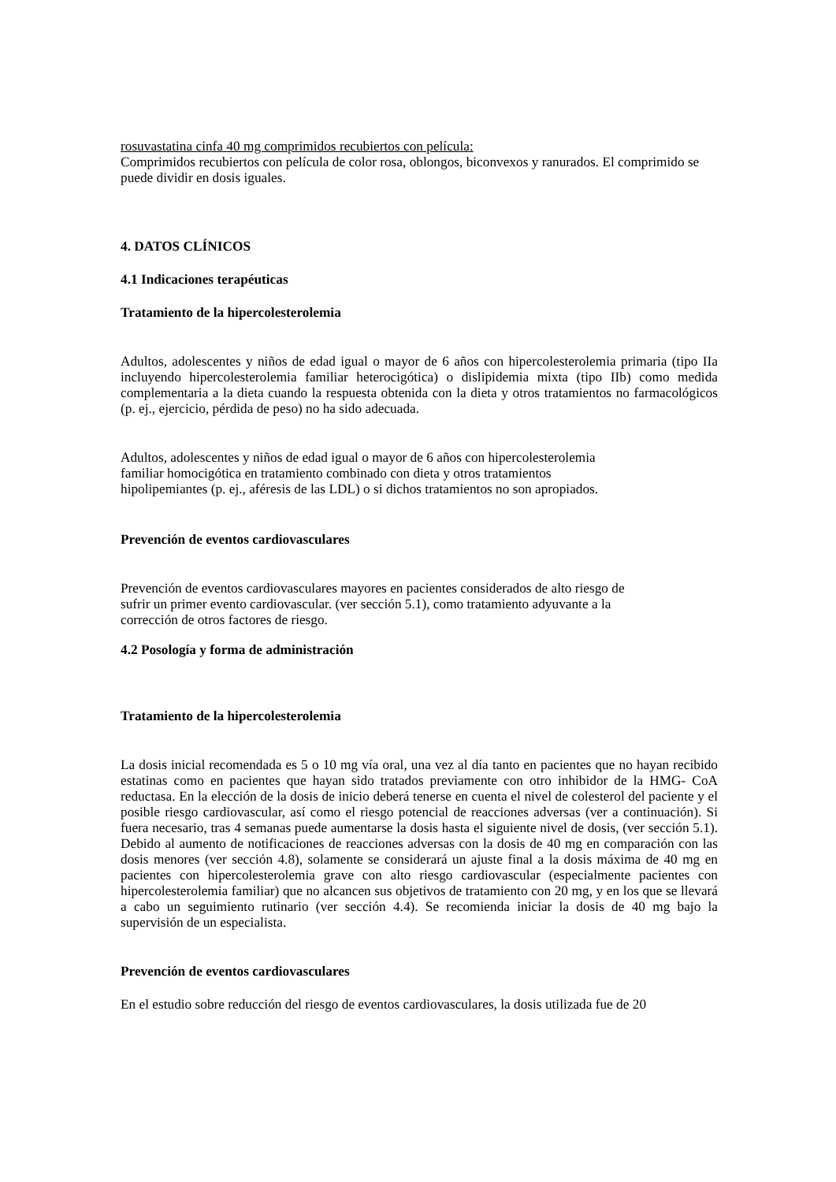rosuvastatina cinfa 40 mg comprimidos recubiertos con película:
Comprimidos recubiertos con película de color rosa, oblongos, biconvexos y ranurados. El comprimido se puede dividir en dosis iguales.
4. DATOS CLÍNICOS
4.1 Indicaciones terapéuticas
Tratamiento de la hipercolesterolemia
Adultos, adolescentes y niños de edad igual o mayor de 6 años con hipercolesterolemia primaria (tipo IIa incluyendo hipercolesterolemia familiar heterocigótica) o dislipidemia mixta (tipo IIb) como medida complementaria a la dieta cuando la respuesta obtenida con la dieta y otros tratamientos no farmacológicos (p. ej., ejercicio, pérdida de peso) no ha sido adecuada.
Adultos, adolescentes y niños de edad igual o mayor de 6 años con hipercolesterolemia
familiar homocigótica en tratamiento combinado con dieta y otros tratamientos
hipolipemiantes (p. ej., aféresis de las LDL) o si dichos tratamientos no son apropiados.
Prevención de eventos cardiovasculares
Prevención de eventos cardiovasculares mayores en pacientes considerados de alto riesgo de
sufrir un primer evento cardiovascular. (ver sección 5.1), como tratamiento adyuvante a la
corrección de otros factores de riesgo.
4.2 Posología y forma de administración
Tratamiento de la hipercolesterolemia
La dosis inicial recomendada es 5 o 10 mg vía oral, una vez al día tanto en pacientes que no hayan recibido estatinas como en pacientes que hayan sido tratados previamente con otro inhibidor de la HMG- CoA reductasa. En la elección de la dosis de inicio deberá tenerse en cuenta el nivel de colesterol del paciente y el posible riesgo cardiovascular, así como el riesgo potencial de reacciones adversas (ver a continuación). Si fuera necesario, tras 4 semanas puede aumentarse la dosis hasta el siguiente nivel de dosis, (ver sección 5.1). Debido al aumento de notificaciones de reacciones adversas con la dosis de 40 mg en comparación con las dosis menores (ver sección 4.8), solamente se considerará un ajuste final a la dosis máxima de 40 mg en pacientes con hipercolesterolemia grave con alto riesgo cardiovascular (especialmente pacientes con hipercolesterolemia familiar) que no alcancen sus objetivos de tratamiento con 20 mg, y en los que se llevará a cabo un seguimiento rutinario (ver sección 4.4). Se recomienda iniciar la dosis de 40 mg bajo la supervisión de un especialista.
Prevención de eventos cardiovasculares
En el estudio sobre reducción del riesgo de eventos cardiovasculares, la dosis utilizada fue de 20